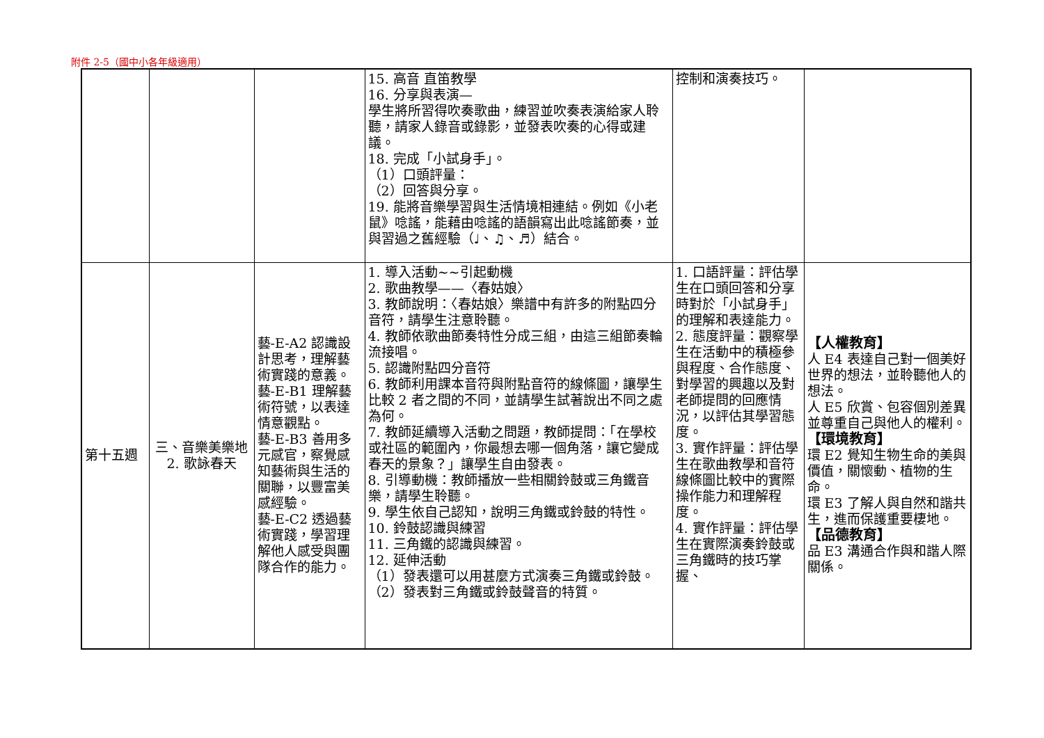附件 2-5（國中小各年級適用）
| | | | 15. 高音 直笛教學 16. 分享與表演— 學生將所習得吹奏歌曲，練習並吹奏表演給家人聆聽，請家人錄音或錄影，並發表吹奏的心得或建議。 18. 完成「小試身手」。 （1）口頭評量： （2）回答與分享。 19. 能將音樂學習與生活情境相連結。例如《小老鼠》唸謠，能藉由唸謠的語韻寫出此唸謠節奏，並與習過之舊經驗（♩、♫、♬）結合。 | 控制和演奏技巧。 | |
| 第十五週 | 三、音樂美樂地 2. 歌詠春天 | 藝-E-A2 認識設計思考，理解藝術實踐的意義。 藝-E-B1 理解藝術符號，以表達情意觀點。 藝-E-B3 善用多元感官，察覺感知藝術與生活的關聯，以豐富美感經驗。 藝-E-C2 透過藝術實踐，學習理解他人感受與團隊合作的能力。 | 1. 導入活動~~引起動機 2. 歌曲教學——〈春姑娘〉 3. 教師說明：〈春姑娘〉樂譜中有許多的附點四分音符，請學生注意聆聽。 4. 教師依歌曲節奏特性分成三組，由這三組節奏輪流接唱。 5. 認識附點四分音符 6. 教師利用課本音符與附點音符的線條圖，讓學生比較 2 者之間的不同，並請學生試著說出不同之處為何。 7. 教師延續導入活動之問題，教師提問：「在學校或社區的範圍內，你最想去哪一個角落，讓它變成春天的景象？」讓學生自由發表。 8. 引導動機：教師播放一些相關鈴鼓或三角鐵音樂，請學生聆聽。 9. 學生依自己認知，說明三角鐵或鈴鼓的特性。 10. 鈴鼓認識與練習 11. 三角鐵的認識與練習。 12. 延伸活動 （1）發表還可以用甚麼方式演奏三角鐵或鈴鼓。 （2）發表對三角鐵或鈴鼓聲音的特質。 | 1. 口語評量：評估學生在口頭回答和分享時對於「小試身手」的理解和表達能力。 2. 態度評量：觀察學生在活動中的積極參與程度、合作態度、對學習的興趣以及對老師提問的回應情況，以評估其學習態度。 3. 實作評量：評估學生在歌曲教學和音符線條圖比較中的實際操作能力和理解程度。 4. 實作評量：評估學生在實際演奏鈴鼓或三角鐵時的技巧掌握、 | 【人權教育】 人 E4 表達自己對一個美好世界的想法，並聆聽他人的想法。 人 E5 欣賞、包容個別差異並尊重自己與他人的權利。 【環境教育】 環 E2 覺知生物生命的美與價值，關懷動、植物的生命。 環 E3 了解人與自然和諧共生，進而保護重要棲地。 【品德教育】 品 E3 溝通合作與和諧人際關係。 |